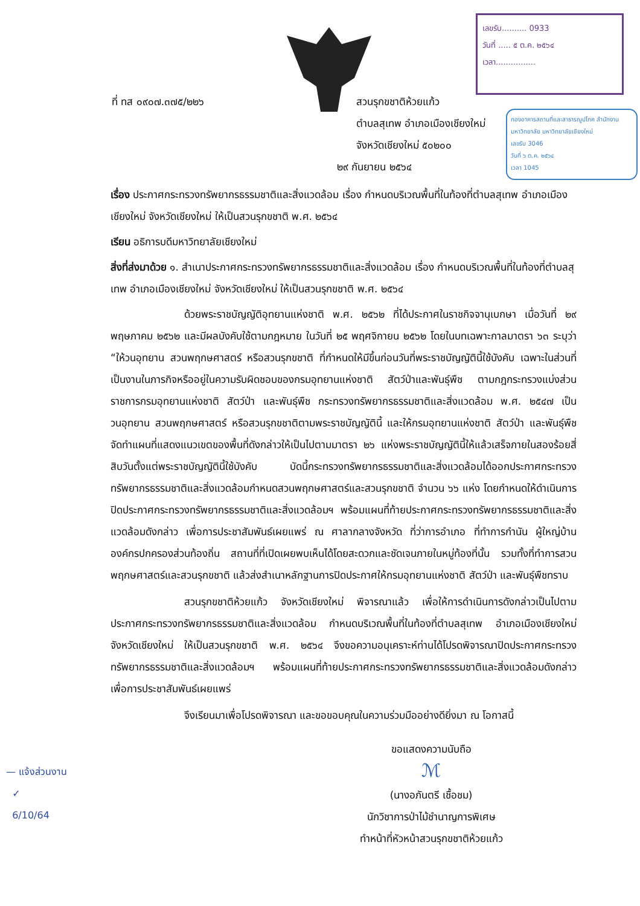เลขรับ.......... 0933
วันที่ ..... ๕ ต.ค. ๒๕๖๔
เวลา................
กองอาคารสถานที่และสาธารณูปโภค สำนักงานมหาวิทยาลัย มหาวิทยาลัยเชียงใหม่
เลขรับ 3046
วันที่ ๖ ต.ค. ๒๕๖๔
เวลา 1045
ที่ ทส ๐๙๐๗.๓๗๕/๒๒๖ สวนรุกขชาติห้วยแก้ว
ตำบลสุเทพ อำเภอเมืองเชียงใหม่
จังหวัดเชียงใหม่ ๕๐๒๐๐
๒๙ กันยายน ๒๕๖๔
เรื่อง ประกาศกระทรวงทรัพยากรธรรมชาติและสิ่งแวดล้อม เรื่อง กำหนดบริเวณพื้นที่ในท้องที่ตำบลสุเทพ อำเภอเมืองเชียงใหม่ จังหวัดเชียงใหม่ ให้เป็นสวนรุกขชาติ พ.ศ. ๒๕๖๔
เรียน อธิการบดีมหาวิทยาลัยเชียงใหม่
สิ่งที่ส่งมาด้วย ๑. สำเนาประกาศกระทรวงทรัพยากรธรรมชาติและสิ่งแวดล้อม เรื่อง กำหนดบริเวณพื้นที่ในท้องที่ตำบลสุเทพ อำเภอเมืองเชียงใหม่ จังหวัดเชียงใหม่ ให้เป็นสวนรุกขชาติ พ.ศ. ๒๕๖๔
ด้วยพระราชบัญญัติอุทยานแห่งชาติ พ.ศ. ๒๕๖๒ ที่ได้ประกาศในราชกิจจานุเบกษา เมื่อวันที่ ๒๙ พฤษภาคม ๒๕๖๒ และมีผลบังคับใช้ตามกฎหมาย ในวันที่ ๒๕ พฤศจิกายน ๒๕๖๒ โดยในบทเฉพาะกาลมาตรา ๖๓ ระบุว่า “ให้วนอุทยาน สวนพฤกษศาสตร์ หรือสวนรุกขชาติ ที่กำหนดให้มีขึ้นก่อนวันที่พระราชบัญญัตินี้ใช้บังคับ เฉพาะในส่วนที่เป็นงานในภารกิจหรืออยู่ในความรับผิดชอบของกรมอุทยานแห่งชาติ สัตว์ป่าและพันธุ์พืช ตามกฎกระทรวงแบ่งส่วนราชการกรมอุทยานแห่งชาติ สัตว์ป่า และพันธุ์พืช กระทรวงทรัพยากรธรรมชาติและสิ่งแวดล้อม พ.ศ. ๒๕๔๗ เป็นวนอุทยาน สวนพฤกษศาสตร์ หรือสวนรุกขชาติตามพระราชบัญญัตินี้ และให้กรมอุทยานแห่งชาติ สัตว์ป่า และพันธุ์พืช จัดทำแผนที่แสดงแนวเขตของพื้นที่ดังกล่าวให้เป็นไปตามมาตรา ๒๖ แห่งพระราชบัญญัตินี้ให้แล้วเสร็จภายในสองร้อยสี่สิบวันตั้งแต่พระราชบัญญัตินี้ใช้บังคับ บัดนี้กระทรวงทรัพยากรธรรมชาติและสิ่งแวดล้อมได้ออกประกาศกระทรวงทรัพยากรธรรมชาติและสิ่งแวดล้อมกำหนดสวนพฤกษศาสตร์และสวนรุกขชาติ จำนวน ๖๖ แห่ง โดยกำหนดให้ดำเนินการปิดประกาศกระทรวงทรัพยากรธรรมชาติและสิ่งแวดล้อมฯ พร้อมแผนที่ท้ายประกาศกระทรวงทรัพยากรธรรมชาติและสิ่งแวดล้อมดังกล่าว เพื่อการประชาสัมพันธ์เผยแพร่ ณ ศาลากลางจังหวัด ที่ว่าการอำเภอ ที่ทำการกำนัน ผู้ใหญ่บ้าน องค์กรปกครองส่วนท้องถิ่น สถานที่ที่เปิดเผยพบเห็นได้โดยสะดวกและชัดเจนภายในหมู่ท้องที่นั้น รวมทั้งที่ทำการสวนพฤกษศาสตร์และสวนรุกขชาติ แล้วส่งสำเนาหลักฐานการปิดประกาศให้กรมอุทยานแห่งชาติ สัตว์ป่า และพันธุ์พืชทราบ
สวนรุกขชาติห้วยแก้ว จังหวัดเชียงใหม่ พิจารณาแล้ว เพื่อให้การดำเนินการดังกล่าวเป็นไปตามประกาศกระทรวงทรัพยากรธรรมชาติและสิ่งแวดล้อม กำหนดบริเวณพื้นที่ในท้องที่ตำบลสุเทพ อำเภอเมืองเชียงใหม่ จังหวัดเชียงใหม่ ให้เป็นสวนรุกขชาติ พ.ศ. ๒๕๖๔ จึงขอความอนุเคราะห์ท่านได้โปรดพิจารณาปิดประกาศกระทรวงทรัพยากรธรรมชาติและสิ่งแวดล้อมฯ พร้อมแผนที่ท้ายประกาศกระทรวงทรัพยากรธรรมชาติและสิ่งแวดล้อมดังกล่าว เพื่อการประชาสัมพันธ์เผยแพร่
จึงเรียนมาเพื่อโปรดพิจารณา และขอขอบคุณในความร่วมมืออย่างดียิ่งมา ณ โอกาสนี้
ขอแสดงความนับถือ
ℳ
(นางอภันตรี เชื้อชม)
นักวิชาการป่าไม้ชำนาญการพิเศษ
ทำหน้าที่หัวหน้าสวนรุกขชาติห้วยแก้ว
— แจ้งส่วนงาน
✓
6/10/64